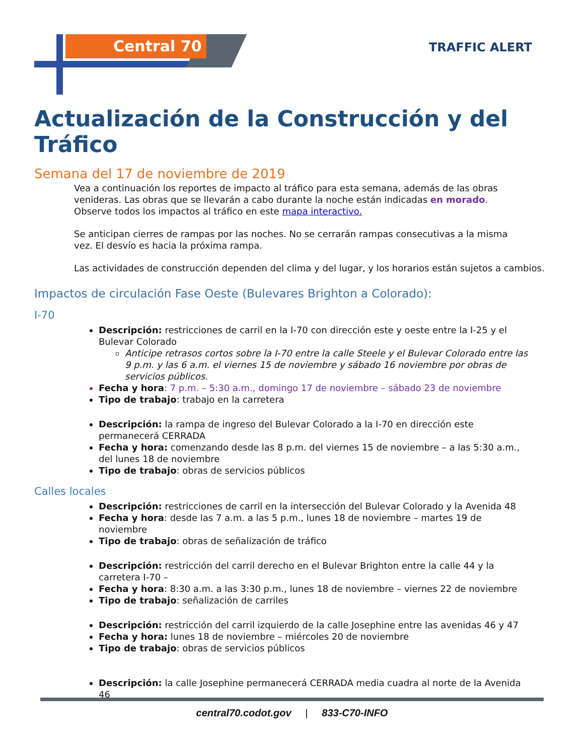Central 70 TRAFFIC ALERT
Actualización de la Construcción y del Tráfico
Semana del 17 de noviembre de 2019
Vea a continuación los reportes de impacto al tráfico para esta semana, además de las obras venideras. Las obras que se llevarán a cabo durante la noche están indicadas en morado. Observe todos los impactos al tráfico en este mapa interactivo.
Se anticipan cierres de rampas por las noches. No se cerrarán rampas consecutivas a la misma vez. El desvío es hacia la próxima rampa.
Las actividades de construcción dependen del clima y del lugar, y los horarios están sujetos a cambios.
Impactos de circulación Fase Oeste (Bulevares Brighton a Colorado):
I-70
Descripción: restricciones de carril en la I-70 con dirección este y oeste entre la I-25 y el Bulevar Colorado
Anticipe retrasos cortos sobre la I-70 entre la calle Steele y el Bulevar Colorado entre las 9 p.m. y las 6 a.m. el viernes 15 de noviembre y sábado 16 noviembre por obras de servicios públicos.
Fecha y hora: 7 p.m. – 5:30 a.m., domingo 17 de noviembre – sábado 23 de noviembre
Tipo de trabajo: trabajo en la carretera
Descripción: la rampa de ingreso del Bulevar Colorado a la I-70 en dirección este permanecerá CERRADA
Fecha y hora: comenzando desde las 8 p.m. del viernes 15 de noviembre – a las 5:30 a.m., del lunes 18 de noviembre
Tipo de trabajo: obras de servicios públicos
Calles locales
Descripción: restricciones de carril en la intersección del Bulevar Colorado y la Avenida 48
Fecha y hora: desde las 7 a.m. a las 5 p.m., lunes 18 de noviembre – martes 19 de noviembre
Tipo de trabajo: obras de señalización de tráfico
Descripción: restricción del carril derecho en el Bulevar Brighton entre la calle 44 y la carretera I-70 –
Fecha y hora: 8:30 a.m. a las 3:30 p.m., lunes 18 de noviembre – viernes 22 de noviembre
Tipo de trabajo: señalización de carriles
Descripción: restricción del carril izquierdo de la calle Josephine entre las avenidas 46 y 47
Fecha y hora: lunes 18 de noviembre – miércoles 20 de noviembre
Tipo de trabajo: obras de servicios públicos
Descripción: la calle Josephine permanecerá CERRADA media cuadra al norte de la Avenida 46
central70.codot.gov | 833-C70-INFO